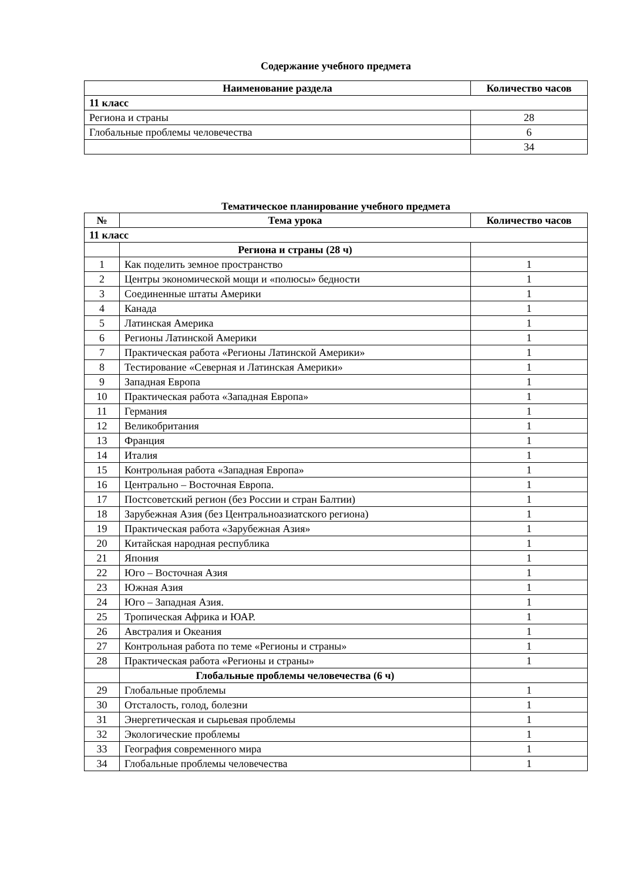Содержание учебного предмета
| Наименование раздела | Количество часов |
| --- | --- |
| 11 класс | |
| Региона и страны | 28 |
| Глобальные проблемы человечества | 6 |
| | 34 |
Тематическое планирование учебного предмета
| № | Тема урока | Количество часов |
| --- | --- | --- |
| 11 класс | | |
| | Региона и страны (28 ч) | |
| 1 | Как поделить земное пространство | 1 |
| 2 | Центры экономической мощи и «полюсы» бедности | 1 |
| 3 | Соединенные штаты Америки | 1 |
| 4 | Канада | 1 |
| 5 | Латинская Америка | 1 |
| 6 | Регионы Латинской Америки | 1 |
| 7 | Практическая работа «Регионы Латинской Америки» | 1 |
| 8 | Тестирование «Северная и Латинская Америки» | 1 |
| 9 | Западная Европа | 1 |
| 10 | Практическая работа «Западная Европа» | 1 |
| 11 | Германия | 1 |
| 12 | Великобритания | 1 |
| 13 | Франция | 1 |
| 14 | Италия | 1 |
| 15 | Контрольная работа «Западная Европа» | 1 |
| 16 | Центрально – Восточная Европа. | 1 |
| 17 | Постсоветский регион (без России и стран Балтии) | 1 |
| 18 | Зарубежная Азия (без Центральноазиатского региона) | 1 |
| 19 | Практическая работа «Зарубежная Азия» | 1 |
| 20 | Китайская народная республика | 1 |
| 21 | Япония | 1 |
| 22 | Юго – Восточная Азия | 1 |
| 23 | Южная Азия | 1 |
| 24 | Юго – Западная Азия. | 1 |
| 25 | Тропическая Африка и ЮАР. | 1 |
| 26 | Австралия и Океания | 1 |
| 27 | Контрольная работа по теме «Регионы и страны» | 1 |
| 28 | Практическая работа «Регионы и страны» | 1 |
| | Глобальные проблемы человечества (6 ч) | |
| 29 | Глобальные проблемы | 1 |
| 30 | Отсталость, голод, болезни | 1 |
| 31 | Энергетическая и сырьевая проблемы | 1 |
| 32 | Экологические проблемы | 1 |
| 33 | География современного мира | 1 |
| 34 | Глобальные проблемы человечества | 1 |